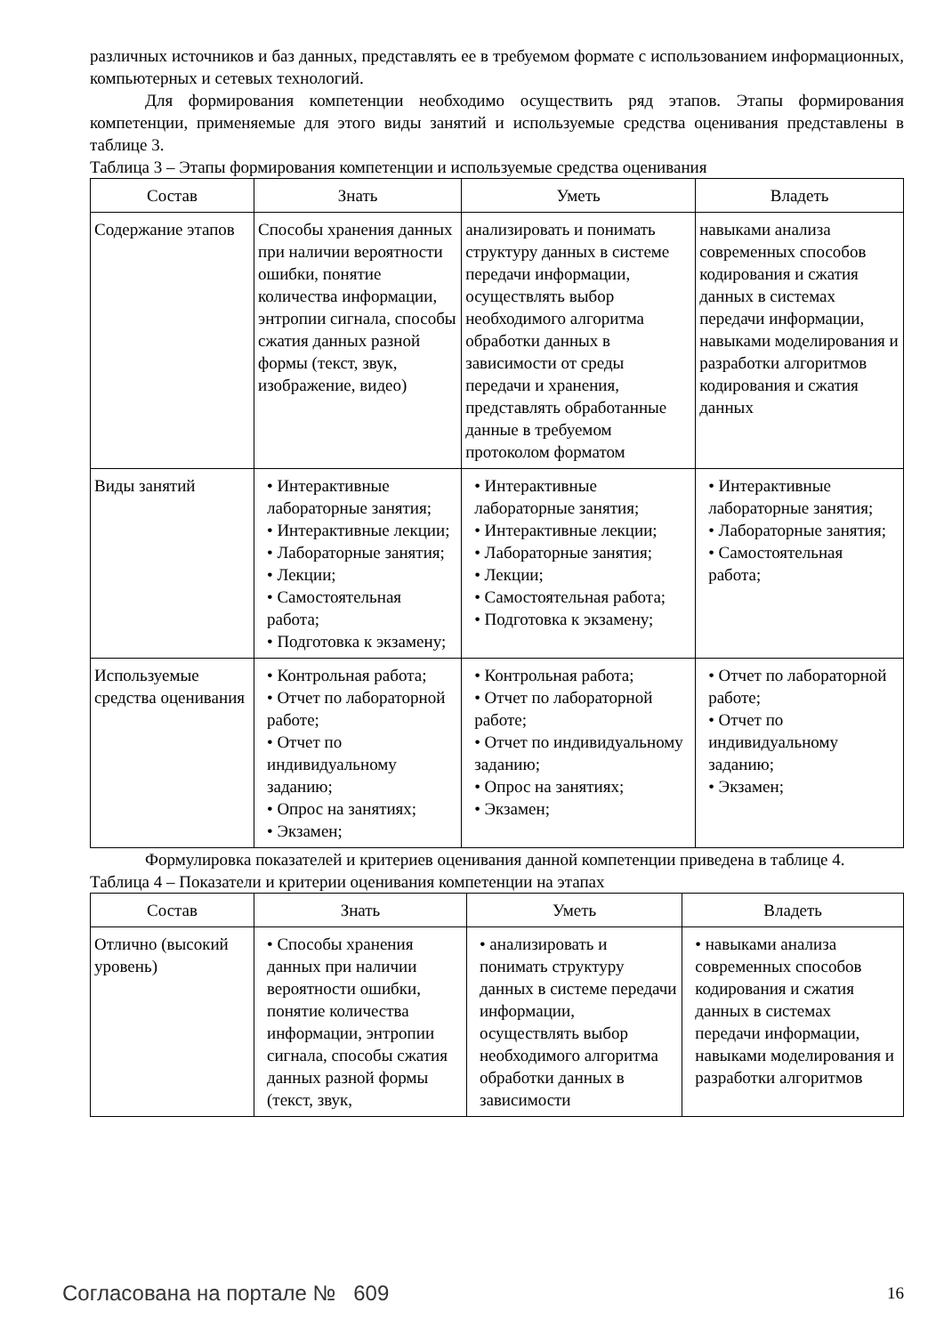различных источников и баз данных, представлять ее в требуемом формате с использованием информационных, компьютерных и сетевых технологий.
Для формирования компетенции необходимо осуществить ряд этапов. Этапы формирования компетенции, применяемые для этого виды занятий и используемые средства оценивания представлены в таблице 3.
Таблица 3 – Этапы формирования компетенции и используемые средства оценивания
| Состав | Знать | Уметь | Владеть |
| --- | --- | --- | --- |
| Содержание этапов | Способы хранения данных при наличии вероятности ошибки, понятие количества информации, энтропии сигнала, способы сжатия данных разной формы (текст, звук, изображение, видео) | анализировать и понимать структуру данных в системе передачи информации, осуществлять выбор необходимого алгоритма обработки данных в зависимости от среды передачи и хранения, представлять обработанные данные в требуемом протоколом форматом | навыками анализа современных способов кодирования и сжатия данных в системах передачи информации, навыками моделирования и разработки алгоритмов кодирования и сжатия данных |
| Виды занятий | • Интерактивные лабораторные занятия; • Интерактивные лекции; • Лабораторные занятия; • Лекции; • Самостоятельная работа; • Подготовка к экзамену; | • Интерактивные лабораторные занятия; • Интерактивные лекции; • Лабораторные занятия; • Лекции; • Самостоятельная работа; • Подготовка к экзамену; | • Интерактивные лабораторные занятия; • Лабораторные занятия; • Самостоятельная работа; |
| Используемые средства оценивания | • Контрольная работа; • Отчет по лабораторной работе; • Отчет по индивидуальному заданию; • Опрос на занятиях; • Экзамен; | • Контрольная работа; • Отчет по лабораторной работе; • Отчет по индивидуальному заданию; • Опрос на занятиях; • Экзамен; | • Отчет по лабораторной работе; • Отчет по индивидуальному заданию; • Экзамен; |
Формулировка показателей и критериев оценивания данной компетенции приведена в таблице 4.
Таблица 4 – Показатели и критерии оценивания компетенции на этапах
| Состав | Знать | Уметь | Владеть |
| --- | --- | --- | --- |
| Отлично (высокий уровень) | • Способы хранения данных при наличии вероятности ошибки, понятие количества информации, энтропии сигнала, способы сжатия данных разной формы (текст, звук, | • анализировать и понимать структуру данных в системе передачи информации, осуществлять выбор необходимого алгоритма обработки данных в зависимости | • навыками анализа современных способов кодирования и сжатия данных в системах передачи информации, навыками моделирования и разработки алгоритмов |
Согласована на портале № 609 16